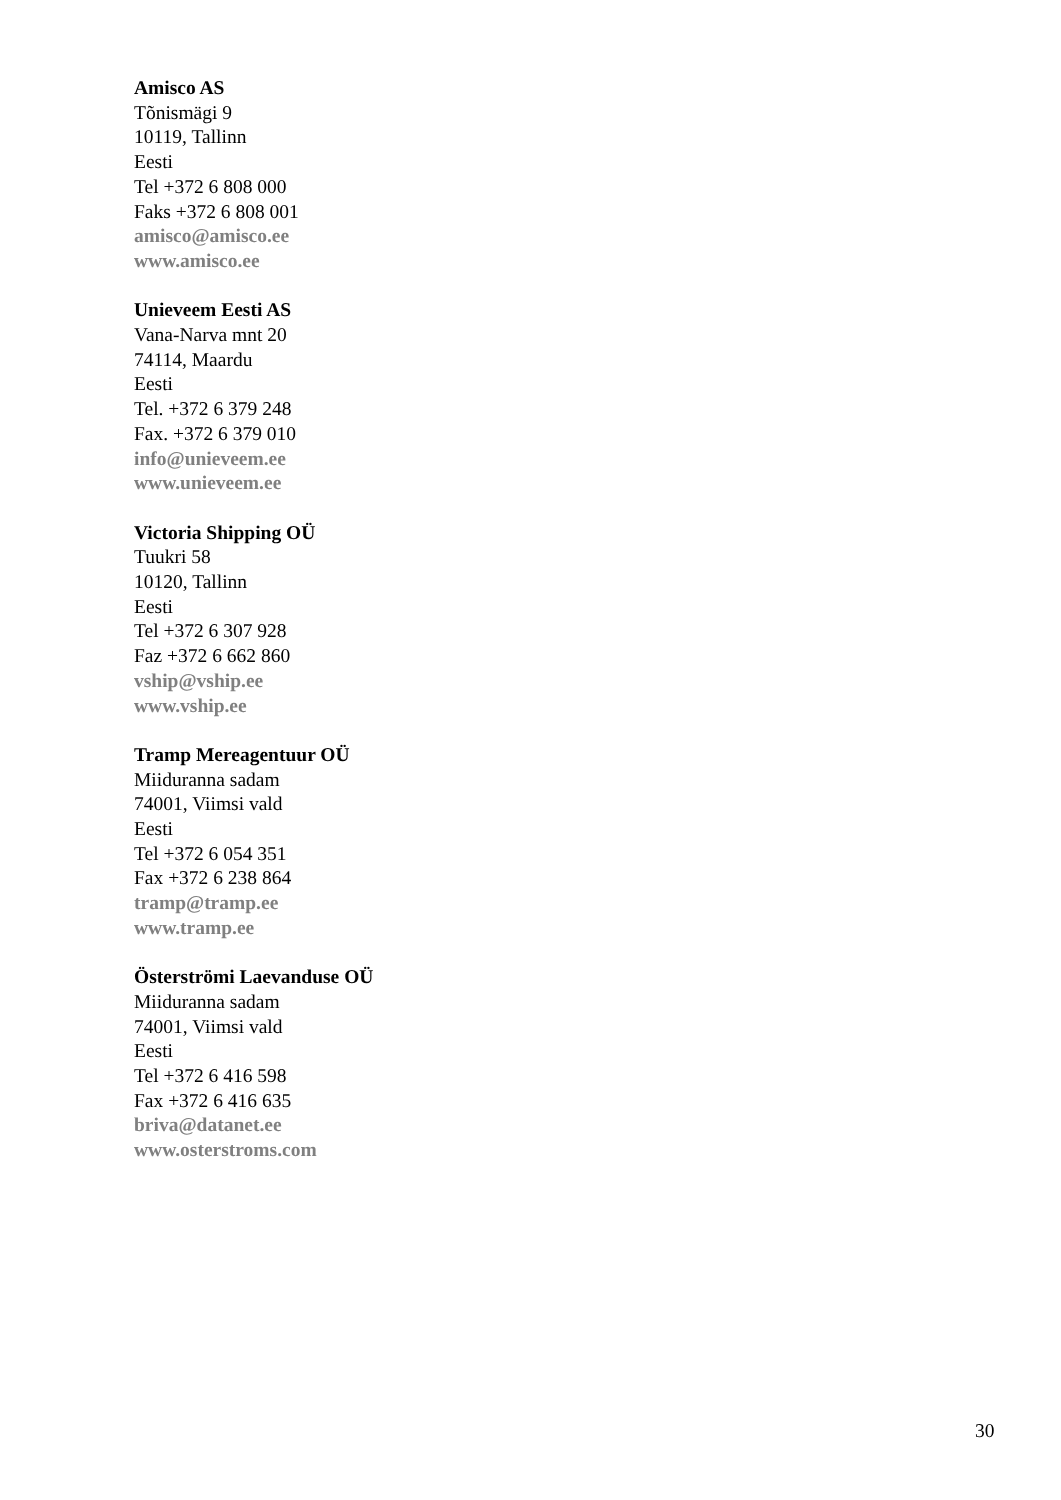Amisco AS
Tõnismägi 9
10119, Tallinn
Eesti
Tel +372 6 808 000
Faks +372 6 808 001
amisco@amisco.ee
www.amisco.ee
Unieveem Eesti AS
Vana-Narva mnt 20
74114, Maardu
Eesti
Tel. +372 6 379 248
Fax. +372 6 379 010
info@unieveem.ee
www.unieveem.ee
Victoria Shipping OÜ
Tuukri 58
10120, Tallinn
Eesti
Tel +372 6 307 928
Faz +372 6 662 860
vship@vship.ee
www.vship.ee
Tramp Mereagentuur OÜ
Miiduranna sadam
74001, Viimsi vald
Eesti
Tel +372 6 054 351
Fax +372 6 238 864
tramp@tramp.ee
www.tramp.ee
Österströmi Laevanduse OÜ
Miiduranna sadam
74001, Viimsi vald
Eesti
Tel +372 6 416 598
Fax +372 6 416 635
briva@datanet.ee
www.osterstroms.com
30